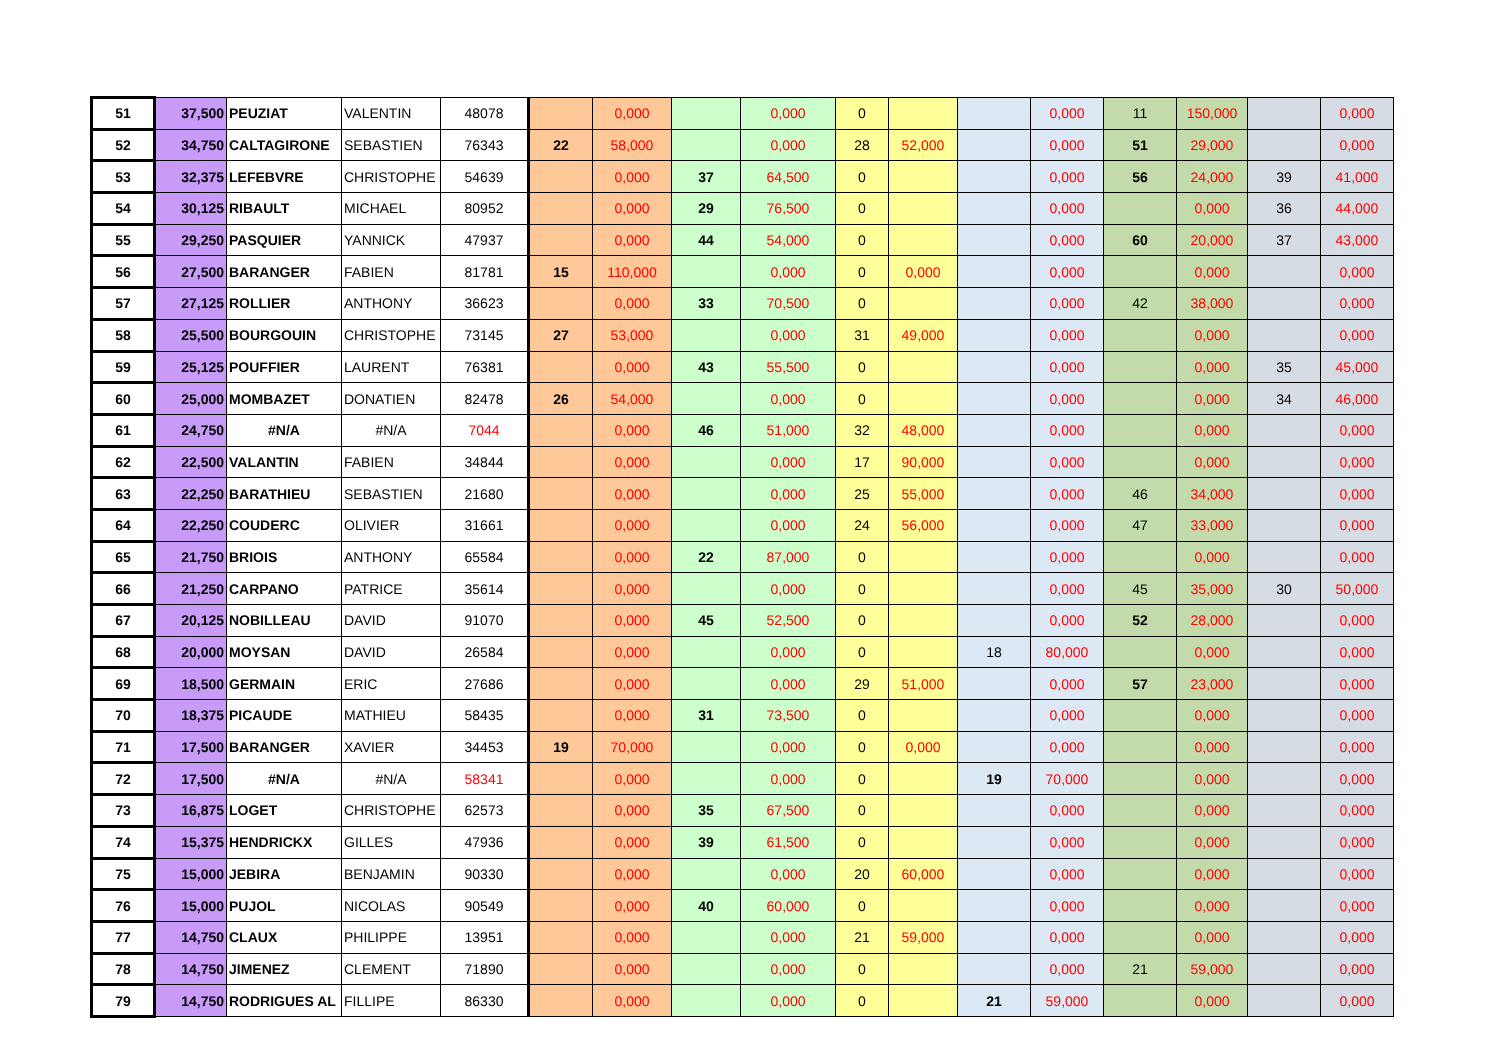| 51 | 37,500 | PEUZIAT | VALENTIN | 48078 | | 0,000 | | 0,000 | 0 | | | 0,000 | 11 | 150,000 | | 0,000 |
| 52 | 34,750 | CALTAGIRONE | SEBASTIEN | 76343 | 22 | 58,000 | | 0,000 | 28 | 52,000 | | 0,000 | 51 | 29,000 | | 0,000 |
| 53 | 32,375 | LEFEBVRE | CHRISTOPHE | 54639 | | 0,000 | 37 | 64,500 | 0 | | | 0,000 | 56 | 24,000 | 39 | 41,000 |
| 54 | 30,125 | RIBAULT | MICHAEL | 80952 | | 0,000 | 29 | 76,500 | 0 | | | 0,000 | | 0,000 | 36 | 44,000 |
| 55 | 29,250 | PASQUIER | YANNICK | 47937 | | 0,000 | 44 | 54,000 | 0 | | | 0,000 | 60 | 20,000 | 37 | 43,000 |
| 56 | 27,500 | BARANGER | FABIEN | 81781 | 15 | 110,000 | | 0,000 | 0 | 0,000 | | 0,000 | | 0,000 | | 0,000 |
| 57 | 27,125 | ROLLIER | ANTHONY | 36623 | | 0,000 | 33 | 70,500 | 0 | | | 0,000 | 42 | 38,000 | | 0,000 |
| 58 | 25,500 | BOURGOUIN | CHRISTOPHE | 73145 | 27 | 53,000 | | 0,000 | 31 | 49,000 | | 0,000 | | 0,000 | | 0,000 |
| 59 | 25,125 | POUFFIER | LAURENT | 76381 | | 0,000 | 43 | 55,500 | 0 | | | 0,000 | | 0,000 | 35 | 45,000 |
| 60 | 25,000 | MOMBAZET | DONATIEN | 82478 | 26 | 54,000 | | 0,000 | 0 | | | 0,000 | | 0,000 | 34 | 46,000 |
| 61 | 24,750 | #N/A | #N/A | 7044 | | 0,000 | 46 | 51,000 | 32 | 48,000 | | 0,000 | | 0,000 | | 0,000 |
| 62 | 22,500 | VALANTIN | FABIEN | 34844 | | 0,000 | | 0,000 | 17 | 90,000 | | 0,000 | | 0,000 | | 0,000 |
| 63 | 22,250 | BARATHIEU | SEBASTIEN | 21680 | | 0,000 | | 0,000 | 25 | 55,000 | | 0,000 | 46 | 34,000 | | 0,000 |
| 64 | 22,250 | COUDERC | OLIVIER | 31661 | | 0,000 | | 0,000 | 24 | 56,000 | | 0,000 | 47 | 33,000 | | 0,000 |
| 65 | 21,750 | BRIOIS | ANTHONY | 65584 | | 0,000 | 22 | 87,000 | 0 | | | 0,000 | | 0,000 | | 0,000 |
| 66 | 21,250 | CARPANO | PATRICE | 35614 | | 0,000 | | 0,000 | 0 | | | 0,000 | 45 | 35,000 | 30 | 50,000 |
| 67 | 20,125 | NOBILLEAU | DAVID | 91070 | | 0,000 | 45 | 52,500 | 0 | | | 0,000 | 52 | 28,000 | | 0,000 |
| 68 | 20,000 | MOYSAN | DAVID | 26584 | | 0,000 | | 0,000 | 0 | | 18 | 80,000 | | 0,000 | | 0,000 |
| 69 | 18,500 | GERMAIN | ERIC | 27686 | | 0,000 | | 0,000 | 29 | 51,000 | | 0,000 | 57 | 23,000 | | 0,000 |
| 70 | 18,375 | PICAUDE | MATHIEU | 58435 | | 0,000 | 31 | 73,500 | 0 | | | 0,000 | | 0,000 | | 0,000 |
| 71 | 17,500 | BARANGER | XAVIER | 34453 | 19 | 70,000 | | 0,000 | 0 | 0,000 | | 0,000 | | 0,000 | | 0,000 |
| 72 | 17,500 | #N/A | #N/A | 58341 | | 0,000 | | 0,000 | 0 | | 19 | 70,000 | | 0,000 | | 0,000 |
| 73 | 16,875 | LOGET | CHRISTOPHE | 62573 | | 0,000 | 35 | 67,500 | 0 | | | 0,000 | | 0,000 | | 0,000 |
| 74 | 15,375 | HENDRICKX | GILLES | 47936 | | 0,000 | 39 | 61,500 | 0 | | | 0,000 | | 0,000 | | 0,000 |
| 75 | 15,000 | JEBIRA | BENJAMIN | 90330 | | 0,000 | | 0,000 | 20 | 60,000 | | 0,000 | | 0,000 | | 0,000 |
| 76 | 15,000 | PUJOL | NICOLAS | 90549 | | 0,000 | 40 | 60,000 | 0 | | | 0,000 | | 0,000 | | 0,000 |
| 77 | 14,750 | CLAUX | PHILIPPE | 13951 | | 0,000 | | 0,000 | 21 | 59,000 | | 0,000 | | 0,000 | | 0,000 |
| 78 | 14,750 | JIMENEZ | CLEMENT | 71890 | | 0,000 | | 0,000 | 0 | | | 0,000 | 21 | 59,000 | | 0,000 |
| 79 | 14,750 | RODRIGUES AL | FILLIPE | 86330 | | 0,000 | | 0,000 | 0 | | 21 | 59,000 | | 0,000 | | 0,000 |